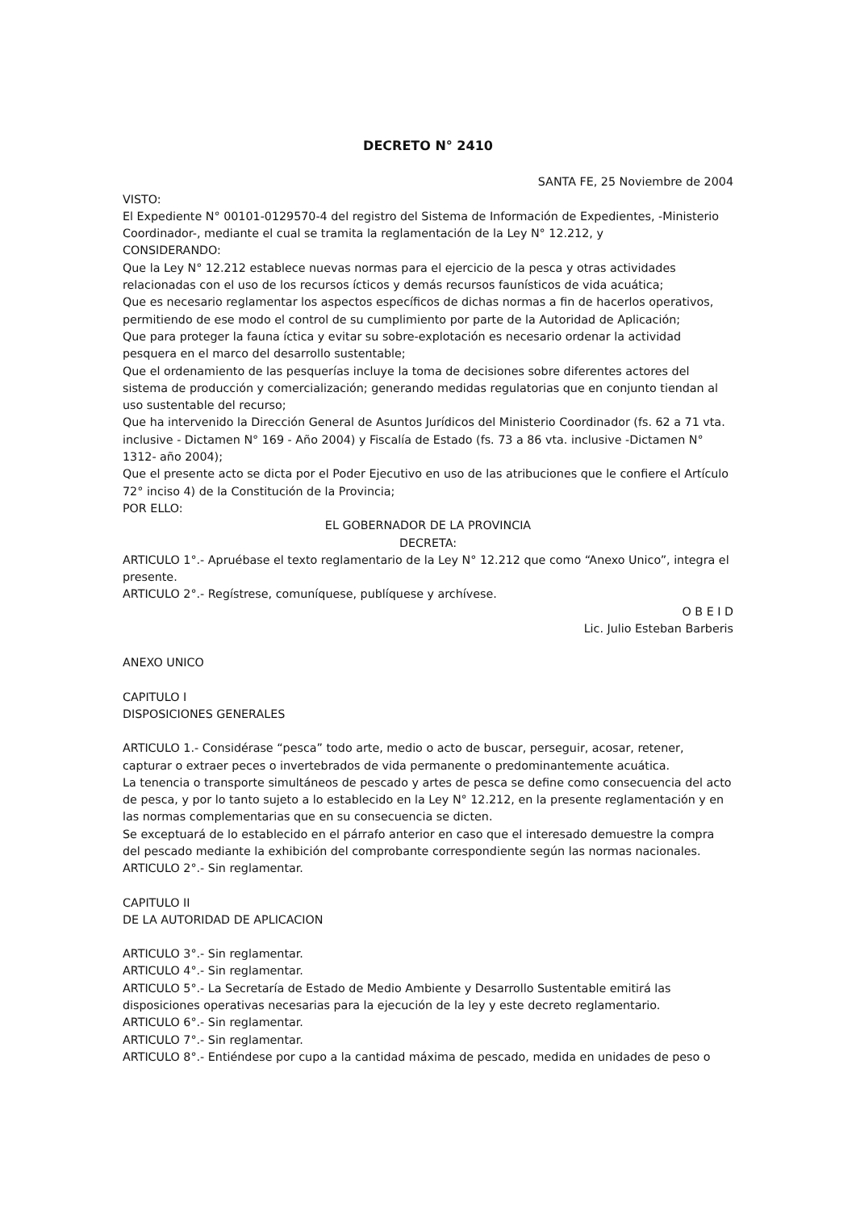DECRETO N° 2410
SANTA FE, 25 Noviembre de 2004
VISTO:
El Expediente N° 00101-0129570-4 del registro del Sistema de Información de Expedientes, -Ministerio Coordinador-, mediante el cual se tramita la reglamentación de la Ley N° 12.212, y
CONSIDERANDO:
Que la Ley N° 12.212 establece nuevas normas para el ejercicio de la pesca y otras actividades relacionadas con el uso de los recursos ícticos y demás recursos faunísticos de vida acuática;
Que es necesario reglamentar los aspectos específicos de dichas normas a fin de hacerlos operativos, permitiendo de ese modo el control de su cumplimiento por parte de la Autoridad de Aplicación;
Que para proteger la fauna íctica y evitar su sobre-explotación es necesario ordenar la actividad pesquera en el marco del desarrollo sustentable;
Que el ordenamiento de las pesquerías incluye la toma de decisiones sobre diferentes actores del sistema de producción y comercialización; generando medidas regulatorias que en conjunto tiendan al uso sustentable del recurso;
Que ha intervenido la Dirección General de Asuntos Jurídicos del Ministerio Coordinador (fs. 62 a 71 vta. inclusive - Dictamen N° 169 - Año 2004) y Fiscalía de Estado (fs. 73 a 86 vta. inclusive -Dictamen N° 1312- año 2004);
Que el presente acto se dicta por el Poder Ejecutivo en uso de las atribuciones que le confiere el Artículo 72° inciso 4) de la Constitución de la Provincia;
POR ELLO:
EL GOBERNADOR DE LA PROVINCIA
DECRETA:
ARTICULO 1°.- Apruébase el texto reglamentario de la Ley N° 12.212 que como “Anexo Unico”, integra el presente.
ARTICULO 2°.- Regístrese, comuníquese, publíquese y archívese.
O B E I D
Lic. Julio Esteban Barberis
ANEXO UNICO
CAPITULO I
DISPOSICIONES GENERALES
ARTICULO 1.- Considérase “pesca” todo arte, medio o acto de buscar, perseguir, acosar, retener, capturar o extraer peces o invertebrados de vida permanente o predominantemente acuática.
La tenencia o transporte simultáneos de pescado y artes de pesca se define como consecuencia del acto de pesca, y por lo tanto sujeto a lo establecido en la Ley N° 12.212, en la presente reglamentación y en las normas complementarias que en su consecuencia se dicten.
Se exceptuará de lo establecido en el párrafo anterior en caso que el interesado demuestre la compra del pescado mediante la exhibición del comprobante correspondiente según las normas nacionales.
ARTICULO 2°.- Sin reglamentar.
CAPITULO II
DE LA AUTORIDAD DE APLICACION
ARTICULO 3°.- Sin reglamentar.
ARTICULO 4°.- Sin reglamentar.
ARTICULO 5°.- La Secretaría de Estado de Medio Ambiente y Desarrollo Sustentable emitirá las disposiciones operativas necesarias para la ejecución de la ley y este decreto reglamentario.
ARTICULO 6°.- Sin reglamentar.
ARTICULO 7°.- Sin reglamentar.
ARTICULO 8°.- Entiéndese por cupo a la cantidad máxima de pescado, medida en unidades de peso o